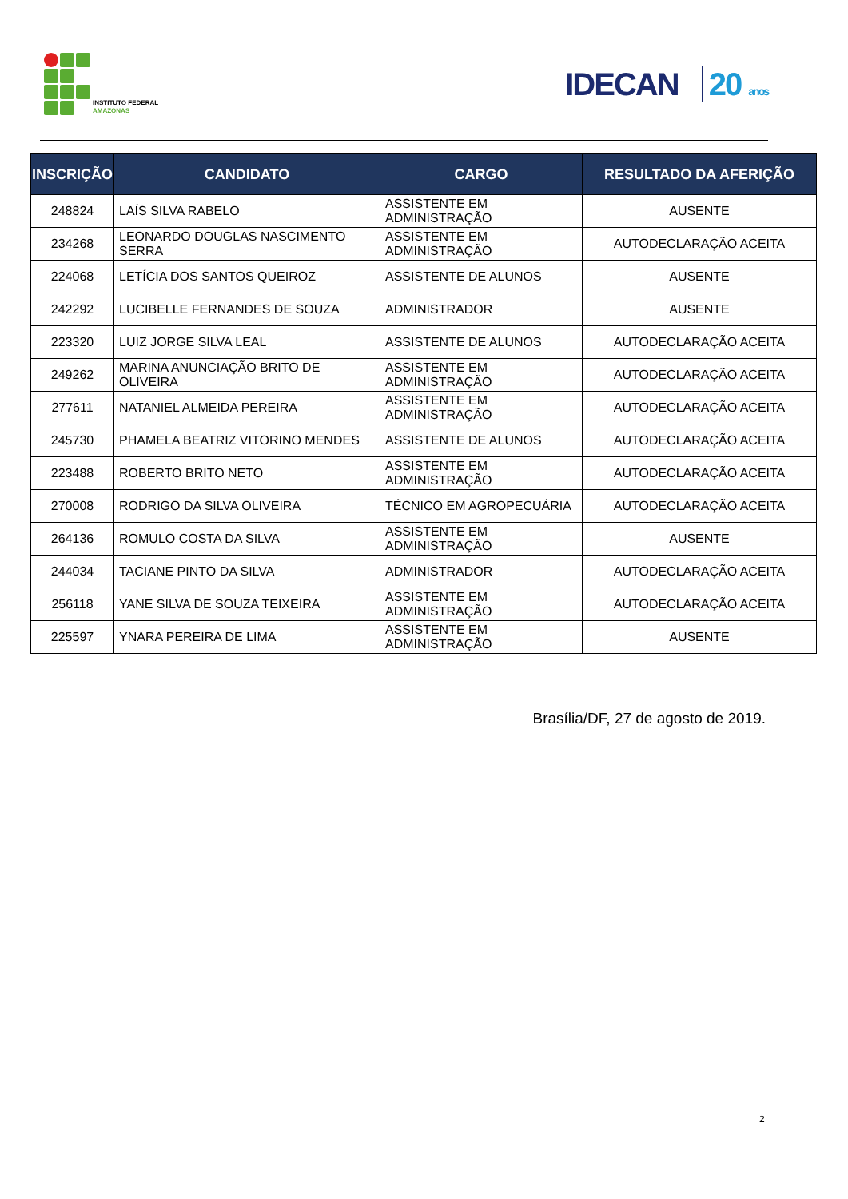INSTITUTO FEDERAL
AMAZONAS
IDECAN 20 anos
| INSCRIÇÃO | CANDIDATO | CARGO | RESULTADO DA AFERIÇÃO |
| --- | --- | --- | --- |
| 248824 | LAÍS SILVA RABELO | ASSISTENTE EM ADMINISTRAÇÃO | AUSENTE |
| 234268 | LEONARDO DOUGLAS NASCIMENTO SERRA | ASSISTENTE EM ADMINISTRAÇÃO | AUTODECLARAÇÃO ACEITA |
| 224068 | LETÍCIA DOS SANTOS QUEIROZ | ASSISTENTE DE ALUNOS | AUSENTE |
| 242292 | LUCIBELLE FERNANDES DE SOUZA | ADMINISTRADOR | AUSENTE |
| 223320 | LUIZ JORGE SILVA LEAL | ASSISTENTE DE ALUNOS | AUTODECLARAÇÃO ACEITA |
| 249262 | MARINA ANUNCIAÇÃO BRITO DE OLIVEIRA | ASSISTENTE EM ADMINISTRAÇÃO | AUTODECLARAÇÃO ACEITA |
| 277611 | NATANIEL ALMEIDA PEREIRA | ASSISTENTE EM ADMINISTRAÇÃO | AUTODECLARAÇÃO ACEITA |
| 245730 | PHAMELA BEATRIZ VITORINO MENDES | ASSISTENTE DE ALUNOS | AUTODECLARAÇÃO ACEITA |
| 223488 | ROBERTO BRITO NETO | ASSISTENTE EM ADMINISTRAÇÃO | AUTODECLARAÇÃO ACEITA |
| 270008 | RODRIGO DA SILVA OLIVEIRA | TÉCNICO EM AGROPECUÁRIA | AUTODECLARAÇÃO ACEITA |
| 264136 | ROMULO COSTA DA SILVA | ASSISTENTE EM ADMINISTRAÇÃO | AUSENTE |
| 244034 | TACIANE PINTO DA SILVA | ADMINISTRADOR | AUTODECLARAÇÃO ACEITA |
| 256118 | YANE SILVA DE SOUZA TEIXEIRA | ASSISTENTE EM ADMINISTRAÇÃO | AUTODECLARAÇÃO ACEITA |
| 225597 | YNARA PEREIRA DE LIMA | ASSISTENTE EM ADMINISTRAÇÃO | AUSENTE |
Brasília/DF, 27 de agosto de 2019.
2